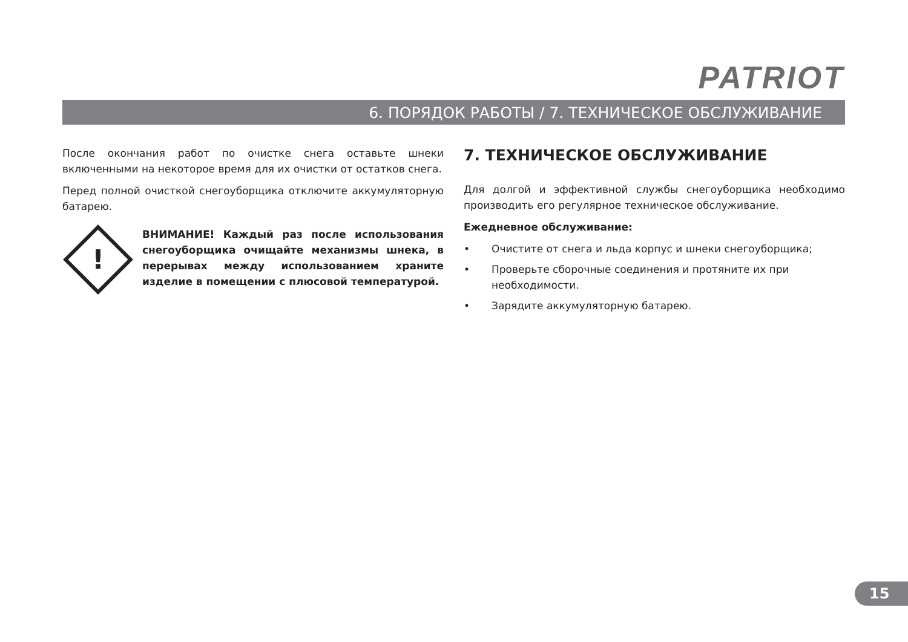PATRIOT
6. ПОРЯДОК РАБОТЫ / 7. ТЕХНИЧЕСКОЕ ОБСЛУЖИВАНИЕ
После окончания работ по очистке снега оставьте шнеки включенными на некоторое время для их очистки от остатков снега.
Перед полной очисткой снегоуборщика отключите аккумуляторную батарею.
!
ВНИМАНИЕ! Каждый раз после использования снегоуборщика очищайте механизмы шнека, в перерывах между использованием храните изделие в помещении с плюсовой температурой.
7. ТЕХНИЧЕСКОЕ ОБСЛУЖИВАНИЕ
Для долгой и эффективной службы снегоуборщика необходимо производить его регулярное техническое обслуживание.
Ежедневное обслуживание:
• Очистите от снега и льда корпус и шнеки снегоуборщика;
• Проверьте сборочные соединения и протяните их при необходимости.
• Зарядите аккумуляторную батарею.
15